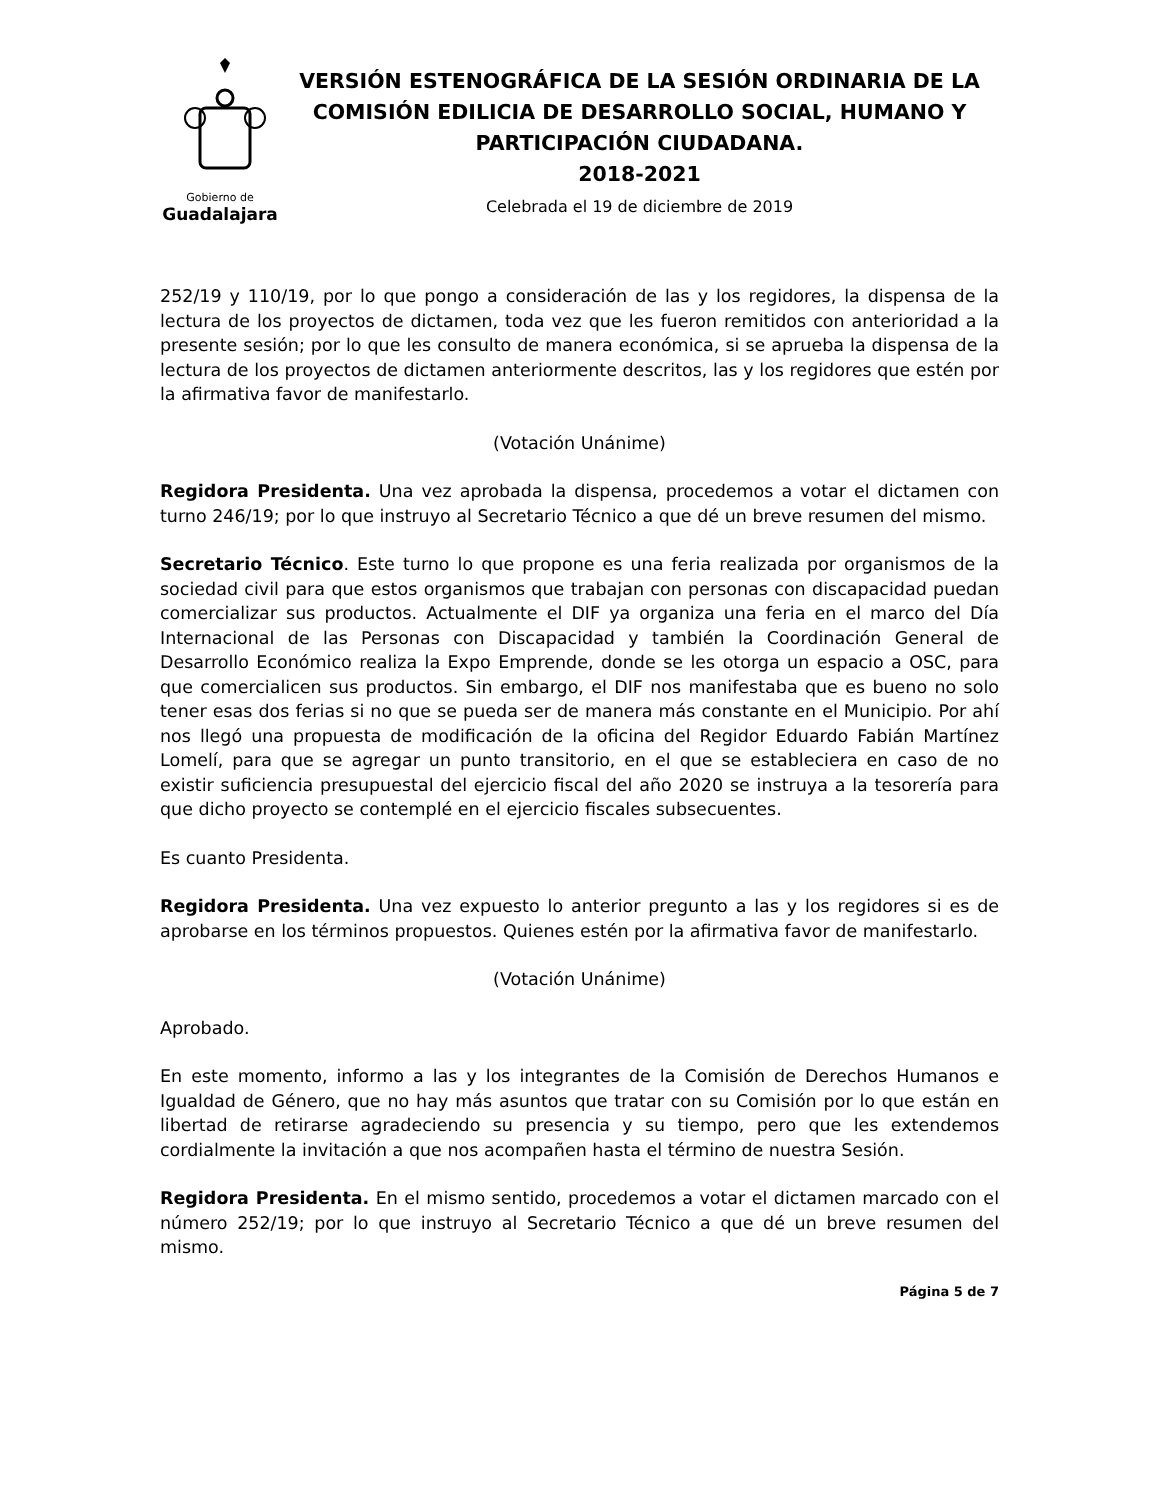Gobierno de
Guadalajara
VERSIÓN ESTENOGRÁFICA DE LA SESIÓN ORDINARIA DE LA COMISIÓN EDILICIA DE DESARROLLO SOCIAL, HUMANO Y PARTICIPACIÓN CIUDADANA.
2018-2021
Celebrada el 19 de diciembre de 2019
252/19 y 110/19, por lo que pongo a consideración de las y los regidores, la dispensa de la lectura de los proyectos de dictamen, toda vez que les fueron remitidos con anterioridad a la presente sesión; por lo que les consulto de manera económica, si se aprueba la dispensa de la lectura de los proyectos de dictamen anteriormente descritos, las y los regidores que estén por la afirmativa favor de manifestarlo.
(Votación Unánime)
Regidora Presidenta. Una vez aprobada la dispensa, procedemos a votar el dictamen con turno 246/19; por lo que instruyo al Secretario Técnico a que dé un breve resumen del mismo.
Secretario Técnico. Este turno lo que propone es una feria realizada por organismos de la sociedad civil para que estos organismos que trabajan con personas con discapacidad puedan comercializar sus productos. Actualmente el DIF ya organiza una feria en el marco del Día Internacional de las Personas con Discapacidad y también la Coordinación General de Desarrollo Económico realiza la Expo Emprende, donde se les otorga un espacio a OSC, para que comercialicen sus productos. Sin embargo, el DIF nos manifestaba que es bueno no solo tener esas dos ferias si no que se pueda ser de manera más constante en el Municipio. Por ahí nos llegó una propuesta de modificación de la oficina del Regidor Eduardo Fabián Martínez Lomelí, para que se agregar un punto transitorio, en el que se estableciera en caso de no existir suficiencia presupuestal del ejercicio fiscal del año 2020 se instruya a la tesorería para que dicho proyecto se contemplé en el ejercicio fiscales subsecuentes.
Es cuanto Presidenta.
Regidora Presidenta. Una vez expuesto lo anterior pregunto a las y los regidores si es de aprobarse en los términos propuestos. Quienes estén por la afirmativa favor de manifestarlo.
(Votación Unánime)
Aprobado.
En este momento, informo a las y los integrantes de la Comisión de Derechos Humanos e Igualdad de Género, que no hay más asuntos que tratar con su Comisión por lo que están en libertad de retirarse agradeciendo su presencia y su tiempo, pero que les extendemos cordialmente la invitación a que nos acompañen hasta el término de nuestra Sesión.
Regidora Presidenta. En el mismo sentido, procedemos a votar el dictamen marcado con el número 252/19; por lo que instruyo al Secretario Técnico a que dé un breve resumen del mismo.
Página 5 de 7